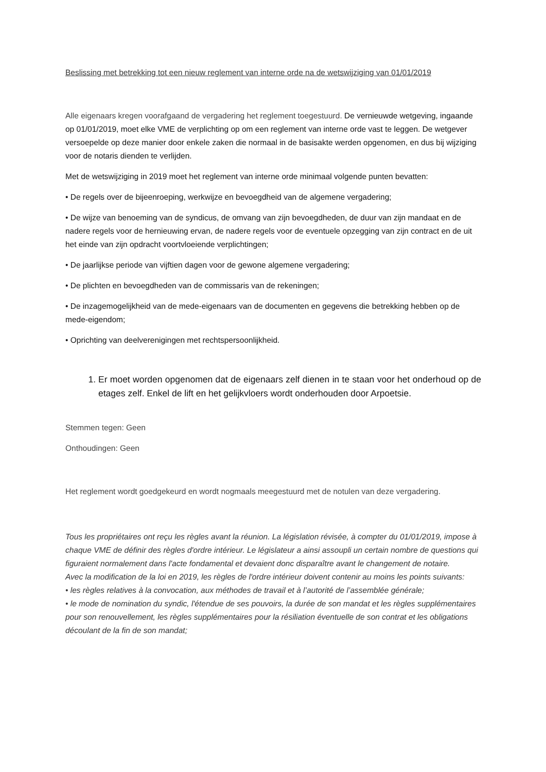Beslissing met betrekking tot een nieuw reglement van interne orde na de wetswijziging van 01/01/2019
Alle eigenaars kregen voorafgaand de vergadering het reglement toegestuurd. De vernieuwde wetgeving, ingaande op 01/01/2019, moet elke VME de verplichting op om een reglement van interne orde vast te leggen. De wetgever versoepelde op deze manier door enkele zaken die normaal in de basisakte werden opgenomen, en dus bij wijziging voor de notaris dienden te verlijden.
Met de wetswijziging in 2019 moet het reglement van interne orde minimaal volgende punten bevatten:
• De regels over de bijeenroeping, werkwijze en bevoegdheid van de algemene vergadering;
• De wijze van benoeming van de syndicus, de omvang van zijn bevoegdheden, de duur van zijn mandaat en de nadere regels voor de hernieuwing ervan, de nadere regels voor de eventuele opzegging van zijn contract en de uit het einde van zijn opdracht voortvloeiende verplichtingen;
• De jaarlijkse periode van vijftien dagen voor de gewone algemene vergadering;
• De plichten en bevoegdheden van de commissaris van de rekeningen;
• De inzagemogelijkheid van de mede-eigenaars van de documenten en gegevens die betrekking hebben op de mede-eigendom;
• Oprichting van deelverenigingen met rechtspersoonlijkheid.
1. Er moet worden opgenomen dat de eigenaars zelf dienen in te staan voor het onderhoud op de etages zelf. Enkel de lift en het gelijkvloers wordt onderhouden door Arpoetsie.
Stemmen tegen: Geen
Onthoudingen: Geen
Het reglement wordt goedgekeurd en wordt nogmaals meegestuurd met de notulen van deze vergadering.
Tous les propriétaires ont reçu les règles avant la réunion. La législation révisée, à compter du 01/01/2019, impose à chaque VME de définir des règles d'ordre intérieur. Le législateur a ainsi assoupli un certain nombre de questions qui figuraient normalement dans l'acte fondamental et devaient donc disparaître avant le changement de notaire.
Avec la modification de la loi en 2019, les règles de l'ordre intérieur doivent contenir au moins les points suivants:
• les règles relatives à la convocation, aux méthodes de travail et à l’autorité de l’assemblée générale;
• le mode de nomination du syndic, l'étendue de ses pouvoirs, la durée de son mandat et les règles supplémentaires pour son renouvellement, les règles supplémentaires pour la résiliation éventuelle de son contrat et les obligations découlant de la fin de son mandat;